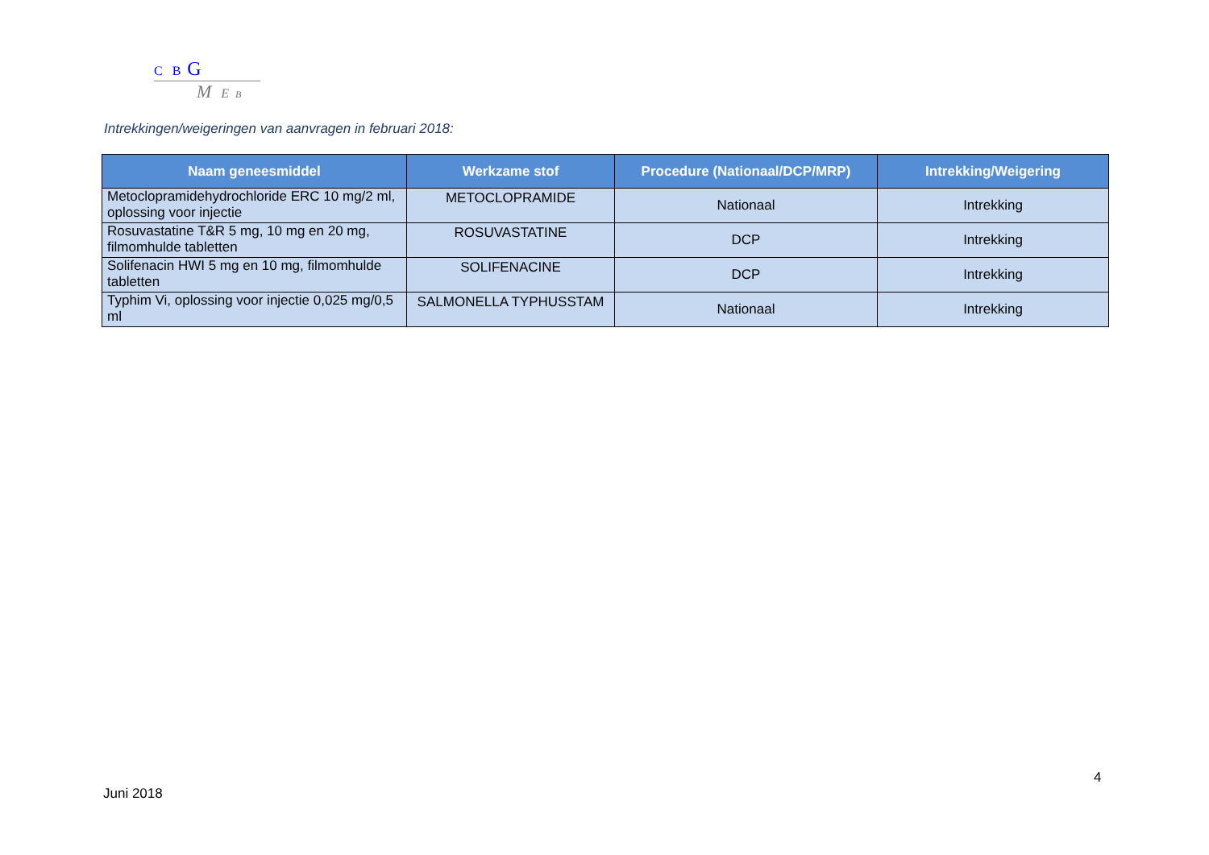C B G
M E B
Intrekkingen/weigeringen van aanvragen in februari 2018:
| Naam geneesmiddel | Werkzame stof | Procedure (Nationaal/DCP/MRP) | Intrekking/Weigering |
| --- | --- | --- | --- |
| Metoclopramidehydrochloride ERC 10 mg/2 ml, oplossing voor injectie | METOCLOPRAMIDE | Nationaal | Intrekking |
| Rosuvastatine T&R 5 mg, 10 mg en 20 mg, filmomhulde tabletten | ROSUVASTATINE | DCP | Intrekking |
| Solifenacin HWI 5 mg en 10 mg, filmomhulde tabletten | SOLIFENACINE | DCP | Intrekking |
| Typhim Vi, oplossing voor injectie 0,025 mg/0,5 ml | SALMONELLA TYPHUSSTAM | Nationaal | Intrekking |
4
Juni 2018